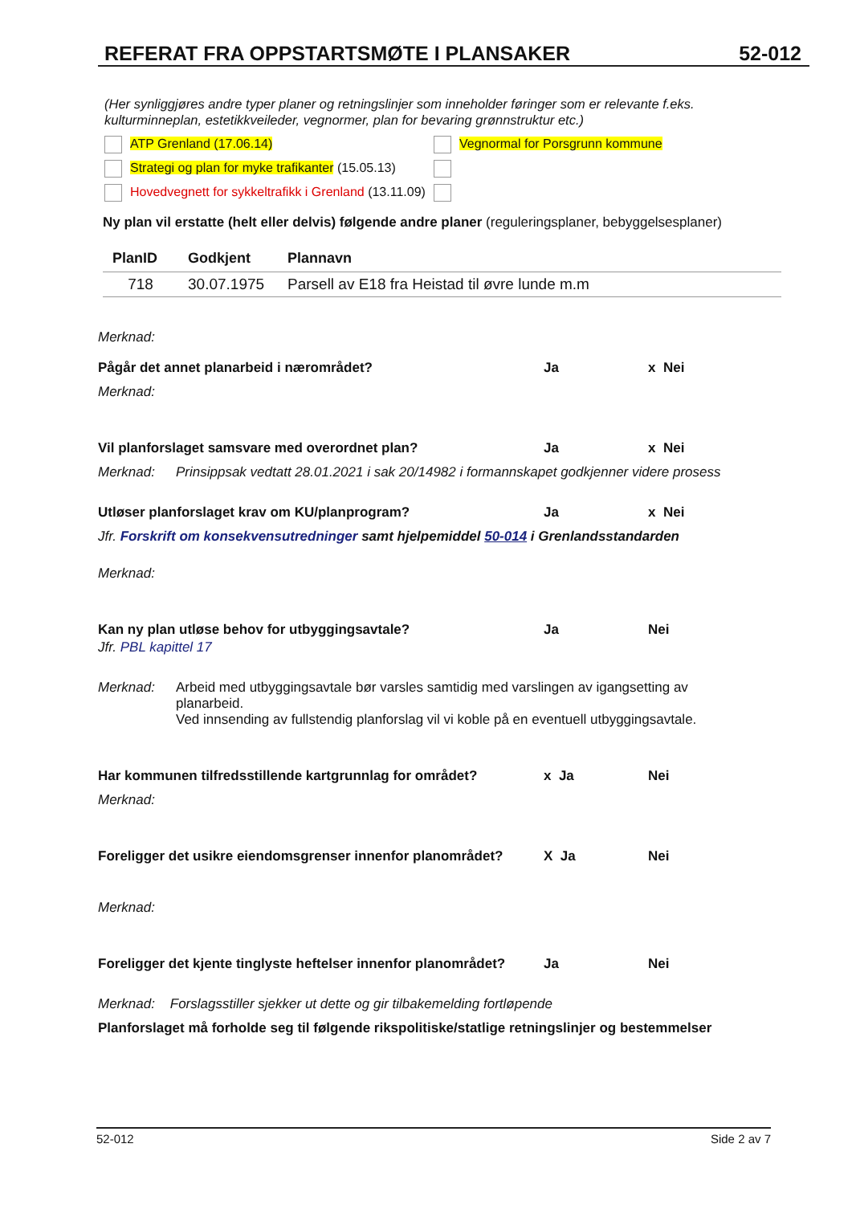REFERAT FRA OPPSTARTSMØTE I PLANSAKER 52-012
(Her synliggjøres andre typer planer og retningslinjer som inneholder føringer som er relevante f.eks. kulturminneplan, estetikkveileder, vegnormer, plan for bevaring grønnstruktur etc.)
ATP Grenland (17.06.14) Vegnormal for Porsgrunn kommune
Strategi og plan for myke trafikanter (15.05.13)
Hovedvegnett for sykkeltrafikk i Grenland (13.11.09)
Ny plan vil erstatte (helt eller delvis) følgende andre planer (reguleringsplaner, bebyggelsesplaner)
| PlanID | Godkjent | Plannavn |
| --- | --- | --- |
| 718 | 30.07.1975 | Parsell av E18 fra Heistad til øvre lunde m.m |
Merknad:
Pågår det annet planarbeid i nærområdet? Ja x Nei
Merknad:
Vil planforslaget samsvare med overordnet plan? Ja x Nei
Merknad: Prinsippsak vedtatt 28.01.2021 i sak 20/14982 i formannskapet godkjenner videre prosess
Utløser planforslaget krav om KU/planprogram? Ja x Nei
Jfr. Forskrift om konsekvensutredninger samt hjelpemiddel 50-014 i Grenlandsstandarden
Merknad:
Kan ny plan utløse behov for utbyggingsavtale? Ja Nei
Jfr. PBL kapittel 17
Merknad: Arbeid med utbyggingsavtale bør varsles samtidig med varslingen av igangsetting av planarbeid.
Ved innsending av fullstendig planforslag vil vi koble på en eventuell utbyggingsavtale.
Har kommunen tilfredsstillende kartgrunnlag for området? x Ja Nei
Merknad:
Foreligger det usikre eiendomsgrenser innenfor planområdet? X Ja Nei
Merknad:
Foreligger det kjente tinglyste heftelser innenfor planområdet? Ja Nei
Merknad: Forslagsstiller sjekker ut dette og gir tilbakemelding fortløpende
Planforslaget må forholde seg til følgende rikspolitiske/statlige retningslinjer og bestemmelser
52-012 Side 2 av 7